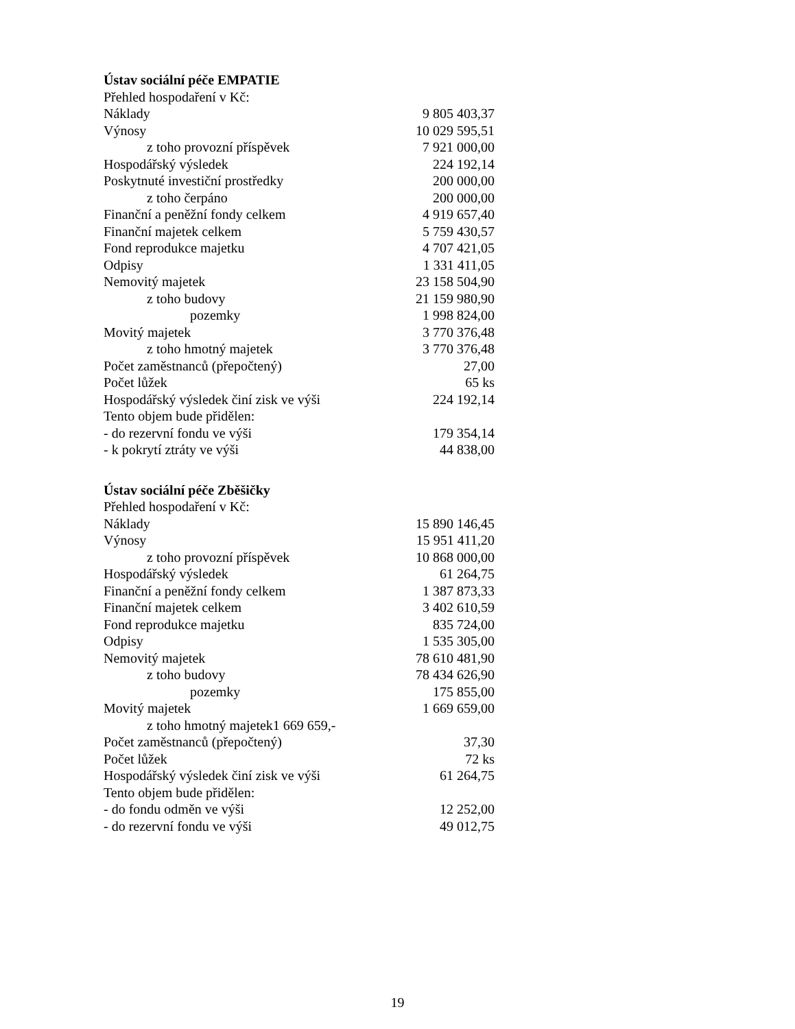Ústav sociální péče EMPATIE
| Přehled hospodaření v Kč: | |
| Náklady | 9 805 403,37 |
| Výnosy | 10 029 595,51 |
| z toho provozní příspěvek | 7 921 000,00 |
| Hospodářský výsledek | 224 192,14 |
| Poskytnuté investiční prostředky | 200 000,00 |
| z toho čerpáno | 200 000,00 |
| Finanční a peněžní fondy celkem | 4 919 657,40 |
| Finanční majetek celkem | 5 759 430,57 |
| Fond reprodukce majetku | 4 707 421,05 |
| Odpisy | 1 331 411,05 |
| Nemovitý majetek | 23 158 504,90 |
| z toho budovy | 21 159 980,90 |
| pozemky | 1 998 824,00 |
| Movitý majetek | 3 770 376,48 |
| z toho hmotný majetek | 3 770 376,48 |
| Počet zaměstnanců (přepočtený) | 27,00 |
| Počet lůžek | 65 ks |
| Hospodářský výsledek činí zisk ve výši | 224 192,14 |
| Tento objem bude přidělen: | |
| - do rezervní fondu ve výši | 179 354,14 |
| - k pokrytí ztráty ve výši | 44 838,00 |
Ústav sociální péče Zběšičky
| Přehled hospodaření v Kč: | |
| Náklady | 15 890 146,45 |
| Výnosy | 15 951 411,20 |
| z toho provozní příspěvek | 10 868 000,00 |
| Hospodářský výsledek | 61 264,75 |
| Finanční a peněžní fondy celkem | 1 387 873,33 |
| Finanční majetek celkem | 3 402 610,59 |
| Fond reprodukce majetku | 835 724,00 |
| Odpisy | 1 535 305,00 |
| Nemovitý majetek | 78 610 481,90 |
| z toho budovy | 78 434 626,90 |
| pozemky | 175 855,00 |
| Movitý majetek | 1 669 659,00 |
| z toho hmotný majetek1 669 659,- | |
| Počet zaměstnanců (přepočtený) | 37,30 |
| Počet lůžek | 72 ks |
| Hospodářský výsledek činí zisk ve výši | 61 264,75 |
| Tento objem bude přidělen: | |
| - do fondu odměn ve výši | 12 252,00 |
| - do rezervní fondu ve výši | 49 012,75 |
19